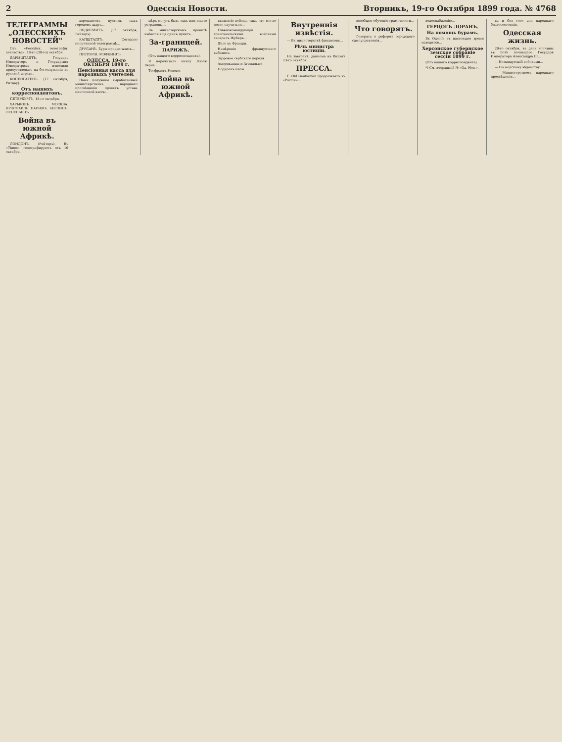2 Одесскія Новости. Вторникъ, 19-го Октября 1899 года. № 4768
ТЕЛЕГРАММЫ „ОДЕССКИХЪ НОВОСТЕЙ"
Отъ «Россійск. телеграфн. агентства». 18-го (30-го) октября.
ДАРМШТАДТЪ. Государь Императоръ и Государыня Императрица изволили присутствовать на богослуженіи въ русской церкви.
КОПЕНГАГЕНЪ. (17 октября, Ритцау).
Отъ нашихъ корреспондентовъ.
ПЕТЕРБУРГЪ, 18-го октября.
ХАРЬКОВЪ. МОСКВА. ЯРОСЛАВЛЬ. ПАРИЖЪ. БЕРЛИНЪ. ЛЕНЕСБЕНЪ.
Война въ южной Африкѣ.
ЛОНДОНЪ. (Рейтеръ). Въ «Times» телеграфируютъ отъ 16 октября.
аэронавтовъ пустилъ надъ городомъ шаръ...
ЛЕДИСМИТЪ. (17 октября, Рейтеръ).
КАПШТАДТЪ. Согласно полученной телеграммѣ...
ДУРБАНЪ. Буры продвигались...
ПРЕТОРІЯ. МЭФКИНГЪ.
ОДЕССА, 19-го ОКТЯБРЯ 1899 г.
Пенсіонная касса для народныхъ учителей.
Нами получены выработанный министерствомъ народнаго просвѣщенія проектъ устава пенсіонной кассы...
мѣръ могутъ быть такъ или иначе устранены...
Въ министерскомъ проектѣ имѣется еще одинъ пунктъ...
За-границей.
ПАРИЖЪ.
(Отъ нашего корреспондента).
Я перечиталъ книгу Жюля Верна...
Теофрастъ Ренодо.
Война въ южной Африкѣ.
движеніе войска, такъ что могло легко случиться...
Главнокомандующій трансваальскими войсками генералъ Жуберъ...
Дѣло въ Франціи.
Намѣренія французскаго кабинета.
Здоровье сербскаго короля.
Американцы и Агинальдо.
Подарокъ папы.
Внутреннія извѣстія.
— Въ министерствѣ финансовъ...
Рѣчь министра юстиціи.
На завтракѣ, данномъ въ Вильнѣ 13-го октября...
ПРЕССА.
Г. Old Gentleman продолжаетъ въ «Россіи»...
всеобщее обученіе грамотности...
Что говорятъ.
Говорятъ о реформѣ городского самоуправленія...
водоснабженію...
ГЕРЦОГЪ ЛОРАНЪ.
На помощь бурамъ.
Въ Одессѣ въ настоящее время находится...
Херсонское губернское земское собраніе сессіи 1899 г.
(Отъ нашего корреспондента).
*) См. вчерашній № «Од. Нов.».
да и без того для народнаго благосостоянія.
Одесская жизнь.
20-го октября, въ день кончины въ Бозѣ почившаго Государя Императора Александра III...
— Командующій войсками...
— По морскому вѣдомству...
— Министерствомъ народнаго просвѣщенія...